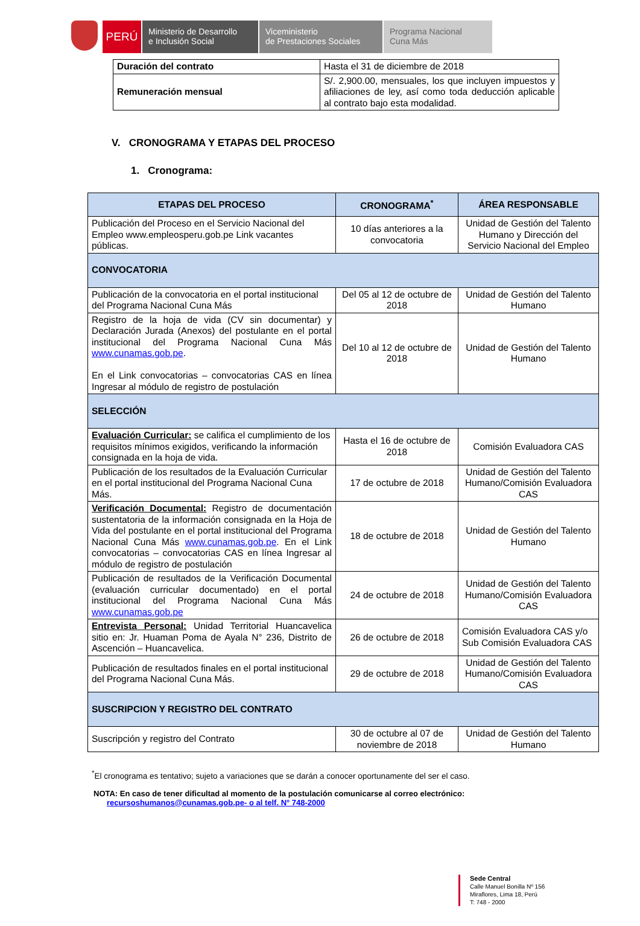PERÚ
Ministerio de Desarrollo
e Inclusión Social
Viceministerio
de Prestaciones Sociales
Programa Nacional
Cuna Más
| Duración del contrato | Hasta el 31 de diciembre de 2018 |
| Remuneración mensual | S/. 2,900.00, mensuales, los que incluyen impuestos y afiliaciones de ley, así como toda deducción aplicable al contrato bajo esta modalidad. |
V. CRONOGRAMA Y ETAPAS DEL PROCESO
1. Cronograma:
| ETAPAS DEL PROCESO | CRONOGRAMA<sup>*</sup> | ÁREA RESPONSABLE |
| --- | --- | --- |
| Publicación del Proceso en el Servicio Nacional del Empleo www.empleosperu.gob.pe Link vacantes públicas. | 10 días anteriores a la convocatoria | Unidad de Gestión del Talento Humano y Dirección del Servicio Nacional del Empleo |
| CONVOCATORIA | | |
| Publicación de la convocatoria en el portal institucional del Programa Nacional Cuna Más | Del 05 al 12 de octubre de 2018 | Unidad de Gestión del Talento Humano |
| Registro de la hoja de vida (CV sin documentar) y Declaración Jurada (Anexos) del postulante en el portal institucional del Programa Nacional Cuna Más www.cunamas.gob.pe . En el Link convocatorias – convocatorias CAS en línea Ingresar al módulo de registro de postulación | Del 10 al 12 de octubre de 2018 | Unidad de Gestión del Talento Humano |
| SELECCIÓN | | |
| Evaluación Curricular: se califica el cumplimiento de los requisitos mínimos exigidos, verificando la información consignada en la hoja de vida. | Hasta el 16 de octubre de 2018 | Comisión Evaluadora CAS |
| Publicación de los resultados de la Evaluación Curricular en el portal institucional del Programa Nacional Cuna Más. | 17 de octubre de 2018 | Unidad de Gestión del Talento Humano/Comisión Evaluadora CAS |
| Verificación Documental: Registro de documentación sustentatoria de la información consignada en la Hoja de Vida del postulante en el portal institucional del Programa Nacional Cuna Más www.cunamas.gob.pe . En el Link convocatorias – convocatorias CAS en línea Ingresar al módulo de registro de postulación | 18 de octubre de 2018 | Unidad de Gestión del Talento Humano |
| Publicación de resultados de la Verificación Documental (evaluación curricular documentado) en el portal institucional del Programa Nacional Cuna Más www.cunamas.gob.pe | 24 de octubre de 2018 | Unidad de Gestión del Talento Humano/Comisión Evaluadora CAS |
| Entrevista Personal: Unidad Territorial Huancavelica sitio en: Jr. Huaman Poma de Ayala N° 236, Distrito de Ascención – Huancavelica. | 26 de octubre de 2018 | Comisión Evaluadora CAS y/o Sub Comisión Evaluadora CAS |
| Publicación de resultados finales en el portal institucional del Programa Nacional Cuna Más. | 29 de octubre de 2018 | Unidad de Gestión del Talento Humano/Comisión Evaluadora CAS |
| SUSCRIPCION Y REGISTRO DEL CONTRATO | | |
| Suscripción y registro del Contrato | 30 de octubre al 07 de noviembre de 2018 | Unidad de Gestión del Talento Humano |
<sup>*</sup> El cronograma es tentativo; sujeto a variaciones que se darán a conocer oportunamente del ser el caso.
NOTA: En caso de tener dificultad al momento de la postulación comunicarse al correo electrónico:
recursoshumanos@cunamas.gob.pe- o al telf. N° 748-2000
Sede Central
Calle Manuel Bonilla Nº 156
Miraflores, Lima 18, Perú
T: 748 - 2000